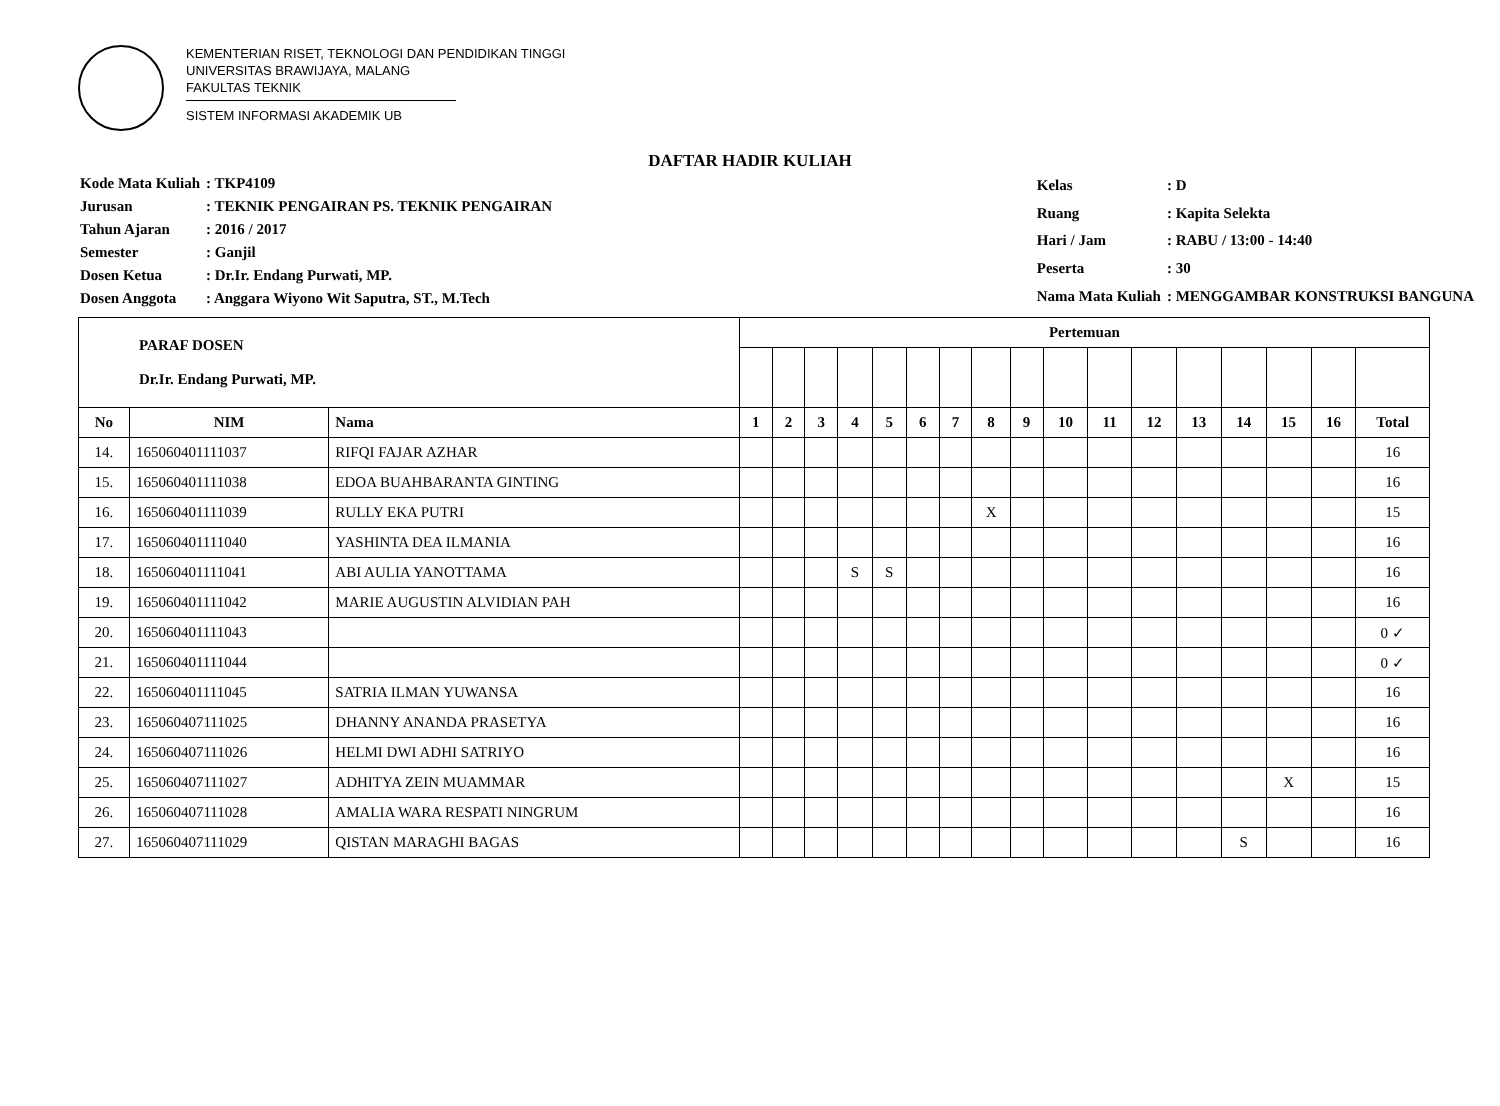KEMENTERIAN RISET, TEKNOLOGI DAN PENDIDIKAN TINGGI
UNIVERSITAS BRAWIJAYA, MALANG
FAKULTAS TEKNIK
SISTEM INFORMASI AKADEMIK UB
DAFTAR HADIR KULIAH
| Kode Mata Kuliah | : TKP4109 |
| Jurusan | : TEKNIK PENGAIRAN PS. TEKNIK PENGAIRAN |
| Tahun Ajaran | : 2016 / 2017 |
| Semester | : Ganjil |
| Dosen Ketua | : Dr.Ir. Endang Purwati, MP. |
| Dosen Anggota | : Anggara Wiyono Wit Saputra, ST., M.Tech |
| Kelas | : D |
| Ruang | : Kapita Selekta |
| Hari / Jam | : RABU / 13:00 - 14:40 |
| Peserta | : 30 |
| Nama Mata Kuliah | : MENGGAMBAR KONSTRUKSI BANGUNA |
| PARAF DOSEN Dr.Ir. Endang Purwati, MP. | | | Pertemuan | | | | | | | | | | | | | | | | |
| No | NIM | Nama | 1 | 2 | 3 | 4 | 5 | 6 | 7 | 8 | 9 | 10 | 11 | 12 | 13 | 14 | 15 | 16 | Total |
| 14. | 165060401111037 | RIFQI FAJAR AZHAR | | | | | | | | | | | | | | | | | 16 |
| 15. | 165060401111038 | EDOA BUAHBARANTA GINTING | | | | | | | | | | | | | | | | | 16 |
| 16. | 165060401111039 | RULLY EKA PUTRI | | | | | | | | X | | | | | | | | | 15 |
| 17. | 165060401111040 | YASHINTA DEA ILMANIA | | | | | | | | | | | | | | | | | 16 |
| 18. | 165060401111041 | ABI AULIA YANOTTAMA | | | | S | S | | | | | | | | | | | | 16 |
| 19. | 165060401111042 | MARIE AUGUSTIN ALVIDIAN PAH | | | | | | | | | | | | | | | | | 16 |
| 20. | 165060401111043 | | | | | | | | | | | | | | | | | | 0 ✓ |
| 21. | 165060401111044 | | | | | | | | | | | | | | | | | | 0 ✓ |
| 22. | 165060401111045 | SATRIA ILMAN YUWANSA | | | | | | | | | | | | | | | | | 16 |
| 23. | 165060407111025 | DHANNY ANANDA PRASETYA | | | | | | | | | | | | | | | | | 16 |
| 24. | 165060407111026 | HELMI DWI ADHI SATRIYO | | | | | | | | | | | | | | | | | 16 |
| 25. | 165060407111027 | ADHITYA ZEIN MUAMMAR | | | | | | | | | | | | | | | X | | 15 |
| 26. | 165060407111028 | AMALIA WARA RESPATI NINGRUM | | | | | | | | | | | | | | | | | 16 |
| 27. | 165060407111029 | QISTAN MARAGHI BAGAS | | | | | | | | | | | | | | S | | | 16 |